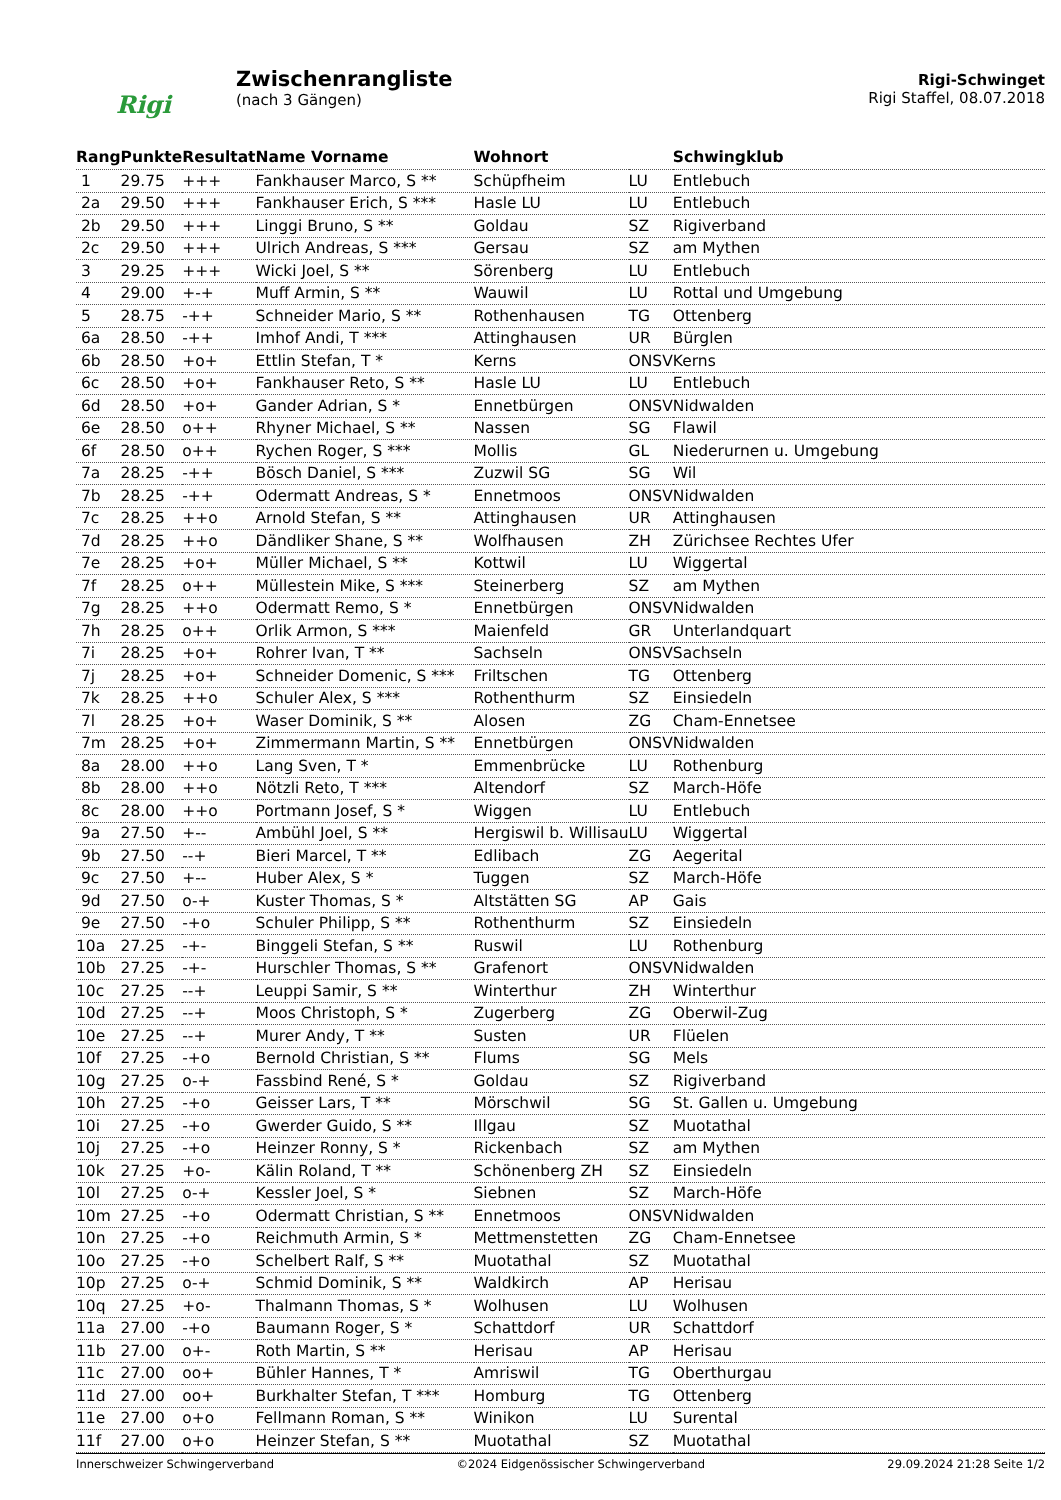Rigi
Zwischenrangliste
(nach 3 Gängen)
Rigi-Schwinget
Rigi Staffel, 08.07.2018
| Rang | Punkte | Resultat | Name Vorname | Wohnort | | Schwingklub |
| --- | --- | --- | --- | --- | --- | --- |
| 1 | 29.75 | +++ | Fankhauser Marco, S ** | Schüpfheim | LU | Entlebuch |
| 2a | 29.50 | +++ | Fankhauser Erich, S *** | Hasle LU | LU | Entlebuch |
| 2b | 29.50 | +++ | Linggi Bruno, S ** | Goldau | SZ | Rigiverband |
| 2c | 29.50 | +++ | Ulrich Andreas, S *** | Gersau | SZ | am Mythen |
| 3 | 29.25 | +++ | Wicki Joel, S ** | Sörenberg | LU | Entlebuch |
| 4 | 29.00 | +-+ | Muff Armin, S ** | Wauwil | LU | Rottal und Umgebung |
| 5 | 28.75 | -++ | Schneider Mario, S ** | Rothenhausen | TG | Ottenberg |
| 6a | 28.50 | -++ | Imhof Andi, T *** | Attinghausen | UR | Bürglen |
| 6b | 28.50 | +o+ | Ettlin Stefan, T * | Kerns | ONSV | Kerns |
| 6c | 28.50 | +o+ | Fankhauser Reto, S ** | Hasle LU | LU | Entlebuch |
| 6d | 28.50 | +o+ | Gander Adrian, S * | Ennetbürgen | ONSV | Nidwalden |
| 6e | 28.50 | o++ | Rhyner Michael, S ** | Nassen | SG | Flawil |
| 6f | 28.50 | o++ | Rychen Roger, S *** | Mollis | GL | Niederurnen u. Umgebung |
| 7a | 28.25 | -++ | Bösch Daniel, S *** | Zuzwil SG | SG | Wil |
| 7b | 28.25 | -++ | Odermatt Andreas, S * | Ennetmoos | ONSV | Nidwalden |
| 7c | 28.25 | ++o | Arnold Stefan, S ** | Attinghausen | UR | Attinghausen |
| 7d | 28.25 | ++o | Dändliker Shane, S ** | Wolfhausen | ZH | Zürichsee Rechtes Ufer |
| 7e | 28.25 | +o+ | Müller Michael, S ** | Kottwil | LU | Wiggertal |
| 7f | 28.25 | o++ | Müllestein Mike, S *** | Steinerberg | SZ | am Mythen |
| 7g | 28.25 | ++o | Odermatt Remo, S * | Ennetbürgen | ONSV | Nidwalden |
| 7h | 28.25 | o++ | Orlik Armon, S *** | Maienfeld | GR | Unterlandquart |
| 7i | 28.25 | +o+ | Rohrer Ivan, T ** | Sachseln | ONSV | Sachseln |
| 7j | 28.25 | +o+ | Schneider Domenic, S *** | Friltschen | TG | Ottenberg |
| 7k | 28.25 | ++o | Schuler Alex, S *** | Rothenthurm | SZ | Einsiedeln |
| 7l | 28.25 | +o+ | Waser Dominik, S ** | Alosen | ZG | Cham-Ennetsee |
| 7m | 28.25 | +o+ | Zimmermann Martin, S ** | Ennetbürgen | ONSV | Nidwalden |
| 8a | 28.00 | ++o | Lang Sven, T * | Emmenbrücke | LU | Rothenburg |
| 8b | 28.00 | ++o | Nötzli Reto, T *** | Altendorf | SZ | March-Höfe |
| 8c | 28.00 | ++o | Portmann Josef, S * | Wiggen | LU | Entlebuch |
| 9a | 27.50 | +-- | Ambühl Joel, S ** | Hergiswil b. Willisau | LU | Wiggertal |
| 9b | 27.50 | --+ | Bieri Marcel, T ** | Edlibach | ZG | Aegerital |
| 9c | 27.50 | +-- | Huber Alex, S * | Tuggen | SZ | March-Höfe |
| 9d | 27.50 | o-+ | Kuster Thomas, S * | Altstätten SG | AP | Gais |
| 9e | 27.50 | -+o | Schuler Philipp, S ** | Rothenthurm | SZ | Einsiedeln |
| 10a | 27.25 | -+- | Binggeli Stefan, S ** | Ruswil | LU | Rothenburg |
| 10b | 27.25 | -+- | Hurschler Thomas, S ** | Grafenort | ONSV | Nidwalden |
| 10c | 27.25 | --+ | Leuppi Samir, S ** | Winterthur | ZH | Winterthur |
| 10d | 27.25 | --+ | Moos Christoph, S * | Zugerberg | ZG | Oberwil-Zug |
| 10e | 27.25 | --+ | Murer Andy, T ** | Susten | UR | Flüelen |
| 10f | 27.25 | -+o | Bernold Christian, S ** | Flums | SG | Mels |
| 10g | 27.25 | o-+ | Fassbind René, S * | Goldau | SZ | Rigiverband |
| 10h | 27.25 | -+o | Geisser Lars, T ** | Mörschwil | SG | St. Gallen u. Umgebung |
| 10i | 27.25 | -+o | Gwerder Guido, S ** | Illgau | SZ | Muotathal |
| 10j | 27.25 | -+o | Heinzer Ronny, S * | Rickenbach | SZ | am Mythen |
| 10k | 27.25 | +o- | Kälin Roland, T ** | Schönenberg ZH | SZ | Einsiedeln |
| 10l | 27.25 | o-+ | Kessler Joel, S * | Siebnen | SZ | March-Höfe |
| 10m | 27.25 | -+o | Odermatt Christian, S ** | Ennetmoos | ONSV | Nidwalden |
| 10n | 27.25 | -+o | Reichmuth Armin, S * | Mettmenstetten | ZG | Cham-Ennetsee |
| 10o | 27.25 | -+o | Schelbert Ralf, S ** | Muotathal | SZ | Muotathal |
| 10p | 27.25 | o-+ | Schmid Dominik, S ** | Waldkirch | AP | Herisau |
| 10q | 27.25 | +o- | Thalmann Thomas, S * | Wolhusen | LU | Wolhusen |
| 11a | 27.00 | -+o | Baumann Roger, S * | Schattdorf | UR | Schattdorf |
| 11b | 27.00 | o+- | Roth Martin, S ** | Herisau | AP | Herisau |
| 11c | 27.00 | oo+ | Bühler Hannes, T * | Amriswil | TG | Oberthurgau |
| 11d | 27.00 | oo+ | Burkhalter Stefan, T *** | Homburg | TG | Ottenberg |
| 11e | 27.00 | o+o | Fellmann Roman, S ** | Winikon | LU | Surental |
| 11f | 27.00 | o+o | Heinzer Stefan, S ** | Muotathal | SZ | Muotathal |
Innerschweizer Schwingerverband ©2024 Eidgenössischer Schwingerverband 29.09.2024 21:28 Seite 1/2